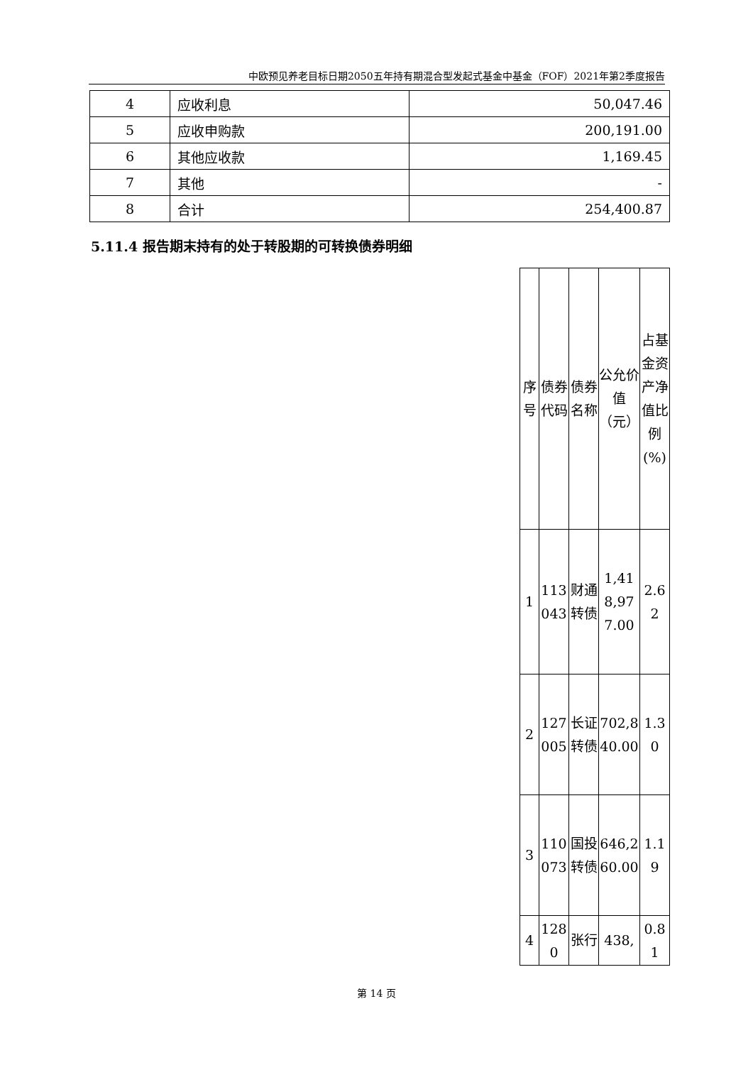中欧预见养老目标日期2050五年持有期混合型发起式基金中基金（FOF）2021年第2季度报告
| 4 | 应收利息 | 50,047.46 |
| 5 | 应收申购款 | 200,191.00 |
| 6 | 其他应收款 | 1,169.45 |
| 7 | 其他 | - |
| 8 | 合计 | 254,400.87 |
5.11.4 报告期末持有的处于转股期的可转换债券明细
| | 序号 | 债券代码 | 债券名称 | 公允价值（元） | 占基金资产净值比例(%) |
| 1 | 113043 | 财通转债 | 1,418,977.00 | 2.62 | |
| 2 | 127005 | 长证转债 | 702,840.00 | 1.30 | |
| 3 | 110073 | 国投转债 | 646,260.00 | 1.19 | |
| 4 | 1280 | 张行 | 438, | 0.81 | |
第 14 页